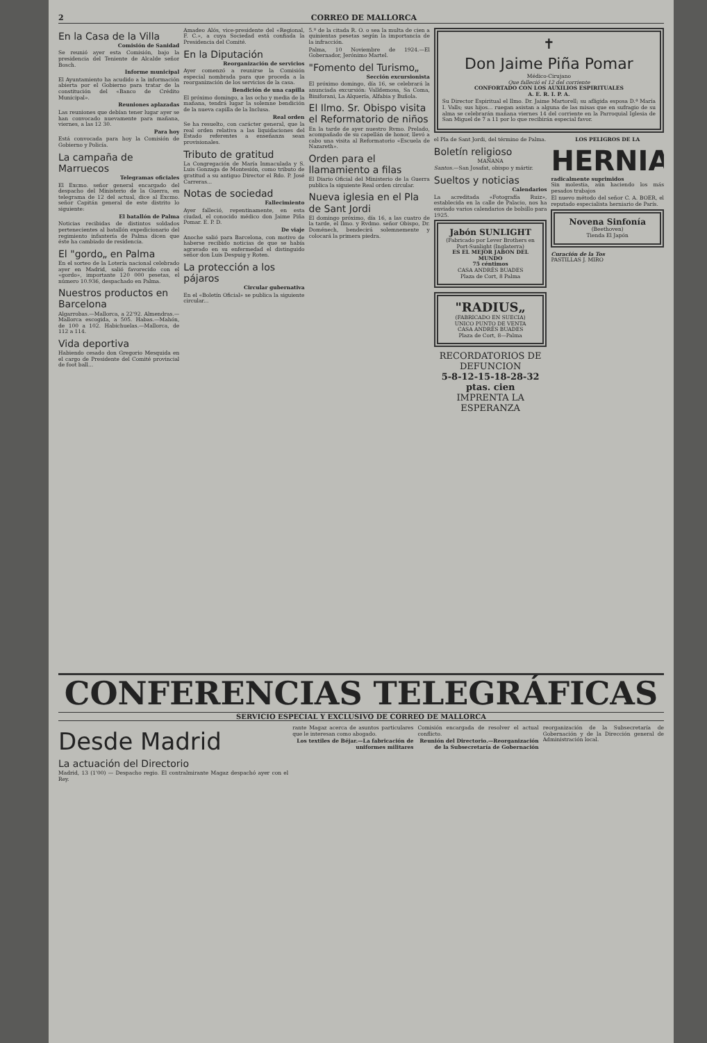2 CORREO DE MALLORCA
En la Casa de la Villa
Comisión de Sanidad
Se reunió ayer esta Comisión, bajo la presidencia del Teniente de Alcalde señor Bosch.
Informe municipal
El Ayuntamiento ha acudido a la información abierta por el Gobierno para tratar de la constitución del «Banco de Crédito Municipal».
Reuniones aplazadas
Las reuniones que debían tener lugar ayer se han convocado nuevamente para mañana, viernes, a las 12 30.
Para hoy
Está convocada para hoy la Comisión de Gobierno y Policía.
La campaña de Marruecos
Telegramas oficiales
El Excmo. señor general encargado del despacho del Ministerio de la Guerra, en telegrama de 12 del actual, dice al Excmo. señor Capitán general de este distrito lo siguiente:
El batallón de Palma
Noticias recibidas de distintos soldados pertenecientes al batallón expedicionario del regimiento infantería de Palma dicen que éste ha cambiado de residencia.
El "gordo„ en Palma
En el sorteo de la Lotería nacional celebrado ayer en Madrid, salió favorecido con el «gordo», importante 120 000 pesetas, el número 10.936, despachado en Palma.
Nuestros productos en Barcelona
Algarrobas.—Mallorca, a 22'92. Almendras.—Mallorca escogida, a 505. Habas.—Mahón, de 100 a 102. Habichuelas.—Mallorca, de 112 a 114.
Vida deportiva
Habiendo cesado don Gregorio Mesquida en el cargo de Presidente del Comité provincial de foot ball...
Amadeo Alós, vice-presidente del «Regional, F. C.», a cuya Sociedad está confiada la Presidencia del Comité.
En la Diputación
Reorganización de servicios
Ayer comenzó a reunirse la Comisión especial nombrada para que proceda a la reorganización de los servicios de la casa.
Bendición de una capilla
El próximo domingo, a las ocho y media de la mañana, tendrá lugar la solemne bendición de la nueva capilla de la Inclusa.
Real orden
Se ha resuelto, con carácter general, que la real orden relativa a las liquidaciones del Estado referentes a enseñanza sean provisionales.
Tributo de gratitud
La Congregación de María Inmaculada y S. Luis Gonzaga de Montesión, como tributo de gratitud a su antiguo Director el Rdo. P. José Carreras...
Notas de sociedad
Fallecimiento
Ayer falleció, repentinamente, en esta ciudad, el conocido médico don Jaime Piña Pomar. E. P. D.
De viaje
Anoche salió para Barcelona, con motivo de haberse recibido noticias de que se había agravado en su enfermedad el distinguido señor don Luis Despuig y Roten.
La protección a los pájaros
Circular gubernativa
En el «Boletín Oficial» se publica la siguiente circular...
5.º de la citada R. O. o sea la multa de cien a quinientas pesetas según la importancia de la infracción.
Palma, 10 Noviembre de 1924.—El Gobernador, Jerónimo Martel.
"Fomento del Turismo„
Sección excursionista
El próximo domingo, día 16, se celebrará la anunciada excursión: Valldemosa, Sa Coma, Biniforani, La Alquería, Alfabia y Buñola.
El Ilmo. Sr. Obispo visita el Reformatorio de niños
En la tarde de ayer nuestro Rvmo. Prelado, acompañado de su capellán de honor, llevó a cabo una visita al Reformatorio «Escuela de Nazareth».
Orden para el llamamiento a filas
El Diario Oficial del Ministerio de la Guerra publica la siguiente Real orden circular.
Nueva iglesia en el Pla de Sant Jordi
El domingo próximo, día 16, a las cuatro de la tarde, el Ilmo. y Rvdmo. señor Obispo, Dr. Doménech, bendecirá solemnemente y colocará la primera piedra.
✝
Don Jaime Piña Pomar
Médico-Cirujano
Que falleció el 12 del corriente
CONFORTADO CON LOS AUXILIOS ESPIRITUALES
A. E. R. I. P. A.
Su Director Espiritual el Ilmo. Dr. Jaime Martorell; su afligida esposa D.ª María I. Valls; sus hijos... ruegan asistan a alguna de las misas que en sufragio de su alma se celebrarán mañana viernes 14 del corriente en la Parroquial Iglesia de San Miguel de 7 a 11 por lo que recibirán especial favor.
el Pla de Sant Jordi, del término de Palma.
Boletín religioso
MAÑANA
Santos.—San Josafat, obispo y mártir.
Sueltos y noticias
Calendarios
La acreditada «Fotografía Ruiz», establecida en la calle de Palacio, nos ha enviado varios calendarios de bolsillo para 1925.
Jabón SUNLIGHT
(Fabricado por Lever Brothers en Port-Sunlight (Inglaterra)
ES EL MEJOR JABON DEL MUNDO
75 céntimos
CASA ANDRÉS BUADES
Plaza de Cort, 8 Palma
"RADIUS„
(FABRICADO EN SUECIA)
UNICO PUNTO DE VENTA
CASA ANDRÉS BUADES
Plaza de Cort, 8—Palma
RECORDATORIOS DE DEFUNCION
5-8-12-15-18-28-32 ptas. cien
IMPRENTA LA ESPERANZA
LOS PELIGROS DE LA
HERNIA
radicalmente suprimidos
Sin molestia, aún haciendo los más pesados trabajos
El nuevo método del señor C. A. BOER, el reputado especialista herniario de París.
Novena Sinfonía
(Beethoven)
Tienda El Japón
Curación de la Tos
PASTILLAS J. MIRO
CONFERENCIAS TELEGRÁFICAS
SERVICIO ESPECIAL Y EXCLUSIVO DE CORREO DE MALLORCA
Desde Madrid
La actuación del Directorio
Madrid, 13 (1'00) — Despacho regio. El contralmirante Magaz despachó ayer con el Rey.
rante Magaz acerca de asuntos particulares que le interesan como abogado.
Los textiles de Béjar.—La fabricación de uniformes militares
Comisión encargada de resolver el actual conflicto.
Reunión del Directorio.—Reorganización de la Subsecretaría de Gobernación
reorganización de la Subsecretaría de Gobernación y de la Dirección general de Administración local.